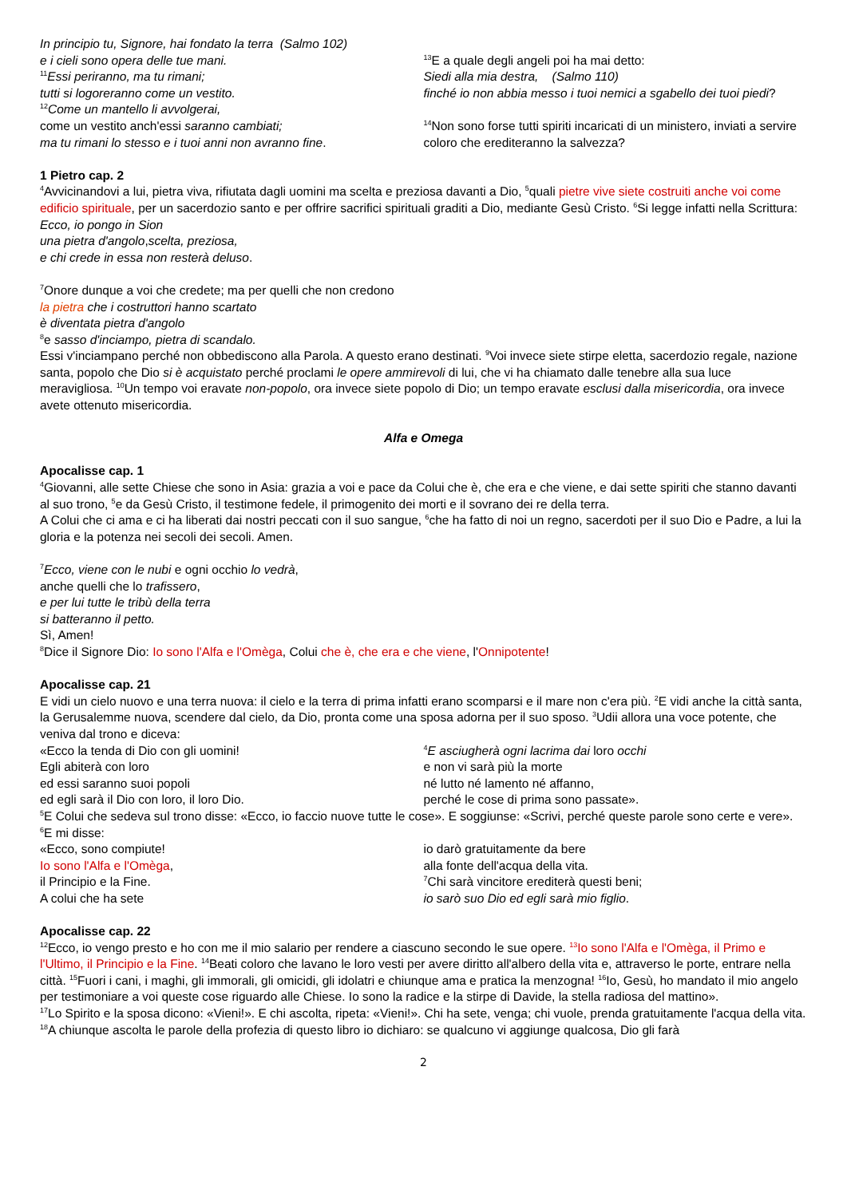In principio tu, Signore, hai fondato la terra (Salmo 102)
e i cieli sono opera delle tue mani.
<sup>11</sup> Essi periranno, ma tu rimani;
tutti si logoreranno come un vestito.
<sup>12</sup> Come un mantello li avvolgerai,
come un vestito anch'essi saranno cambiati;
ma tu rimani lo stesso e i tuoi anni non avranno fine.
<sup>13</sup> E a quale degli angeli poi ha mai detto:
Siedi alla mia destra, (Salmo 110)
finché io non abbia messo i tuoi nemici a sgabello dei tuoi piedi?
<sup>14</sup> Non sono forse tutti spiriti incaricati di un ministero, inviati a servire coloro che erediteranno la salvezza?
1 Pietro cap. 2
<sup>4</sup> Avvicinandovi a lui, pietra viva, rifiutata dagli uomini ma scelta e preziosa davanti a Dio, <sup>5</sup>quali pietre vive siete costruiti anche voi come edificio spirituale, per un sacerdozio santo e per offrire sacrifici spirituali graditi a Dio, mediante Gesù Cristo. <sup>6</sup>Si legge infatti nella Scrittura:
Ecco, io pongo in Sion
una pietra d'angolo,scelta, preziosa,
e chi crede in essa non resterà deluso.
<sup>7</sup> Onore dunque a voi che credete; ma per quelli che non credono
la pietra che i costruttori hanno scartato
è diventata pietra d'angolo
<sup>8</sup> e sasso d'inciampo, pietra di scandalo.
Essi v'inciampano perché non obbediscono alla Parola. A questo erano destinati. <sup>9</sup>Voi invece siete stirpe eletta, sacerdozio regale, nazione santa, popolo che Dio si è acquistato perché proclami le opere ammirevoli di lui, che vi ha chiamato dalle tenebre alla sua luce meravigliosa. <sup>10</sup>Un tempo voi eravate non-popolo, ora invece siete popolo di Dio; un tempo eravate esclusi dalla misericordia, ora invece avete ottenuto misericordia.
Alfa e Omega
Apocalisse cap. 1
<sup>4</sup> Giovanni, alle sette Chiese che sono in Asia: grazia a voi e pace da Colui che è, che era e che viene, e dai sette spiriti che stanno davanti al suo trono, <sup>5</sup>e da Gesù Cristo, il testimone fedele, il primogenito dei morti e il sovrano dei re della terra.
A Colui che ci ama e ci ha liberati dai nostri peccati con il suo sangue, <sup>6</sup>che ha fatto di noi un regno, sacerdoti per il suo Dio e Padre, a lui la gloria e la potenza nei secoli dei secoli. Amen.
<sup>7</sup> Ecco, viene con le nubi e ogni occhio lo vedrà,
anche quelli che lo trafissero,
e per lui tutte le tribù della terra
si batteranno il petto.
Sì, Amen!
<sup>8</sup> Dice il Signore Dio: Io sono l'Alfa e l'Omèga, Colui che è, che era e che viene, l'Onnipotente!
Apocalisse cap. 21
E vidi un cielo nuovo e una terra nuova: il cielo e la terra di prima infatti erano scomparsi e il mare non c'era più. <sup>2</sup>E vidi anche la città santa, la Gerusalemme nuova, scendere dal cielo, da Dio, pronta come una sposa adorna per il suo sposo. <sup>3</sup>Udii allora una voce potente, che veniva dal trono e diceva:
«Ecco la tenda di Dio con gli uomini!
Egli abiterà con loro
ed essi saranno suoi popoli
ed egli sarà il Dio con loro, il loro Dio.
<sup>4</sup> E asciugherà ogni lacrima dai loro occhi
e non vi sarà più la morte
né lutto né lamento né affanno,
perché le cose di prima sono passate».
<sup>5</sup> E Colui che sedeva sul trono disse: «Ecco, io faccio nuove tutte le cose». E soggiunse: «Scrivi, perché queste parole sono certe e vere». <sup>6</sup>E mi disse:
«Ecco, sono compiute!
Io sono l'Alfa e l'Omèga,
il Principio e la Fine.
A colui che ha sete
io darò gratuitamente da bere
alla fonte dell'acqua della vita.
<sup>7</sup> Chi sarà vincitore erediterà questi beni;
io sarò suo Dio ed egli sarà mio figlio.
Apocalisse cap. 22
<sup>12</sup> Ecco, io vengo presto e ho con me il mio salario per rendere a ciascuno secondo le sue opere. <sup>13</sup>Io sono l'Alfa e l'Omèga, il Primo e l'Ultimo, il Principio e la Fine. <sup>14</sup>Beati coloro che lavano le loro vesti per avere diritto all'albero della vita e, attraverso le porte, entrare nella città. <sup>15</sup>Fuori i cani, i maghi, gli immorali, gli omicidi, gli idolatri e chiunque ama e pratica la menzogna! <sup>16</sup>Io, Gesù, ho mandato il mio angelo per testimoniare a voi queste cose riguardo alle Chiese. Io sono la radice e la stirpe di Davide, la stella radiosa del mattino».
<sup>17</sup> Lo Spirito e la sposa dicono: «Vieni!». E chi ascolta, ripeta: «Vieni!». Chi ha sete, venga; chi vuole, prenda gratuitamente l'acqua della vita.
<sup>18</sup> A chiunque ascolta le parole della profezia di questo libro io dichiaro: se qualcuno vi aggiunge qualcosa, Dio gli farà
2